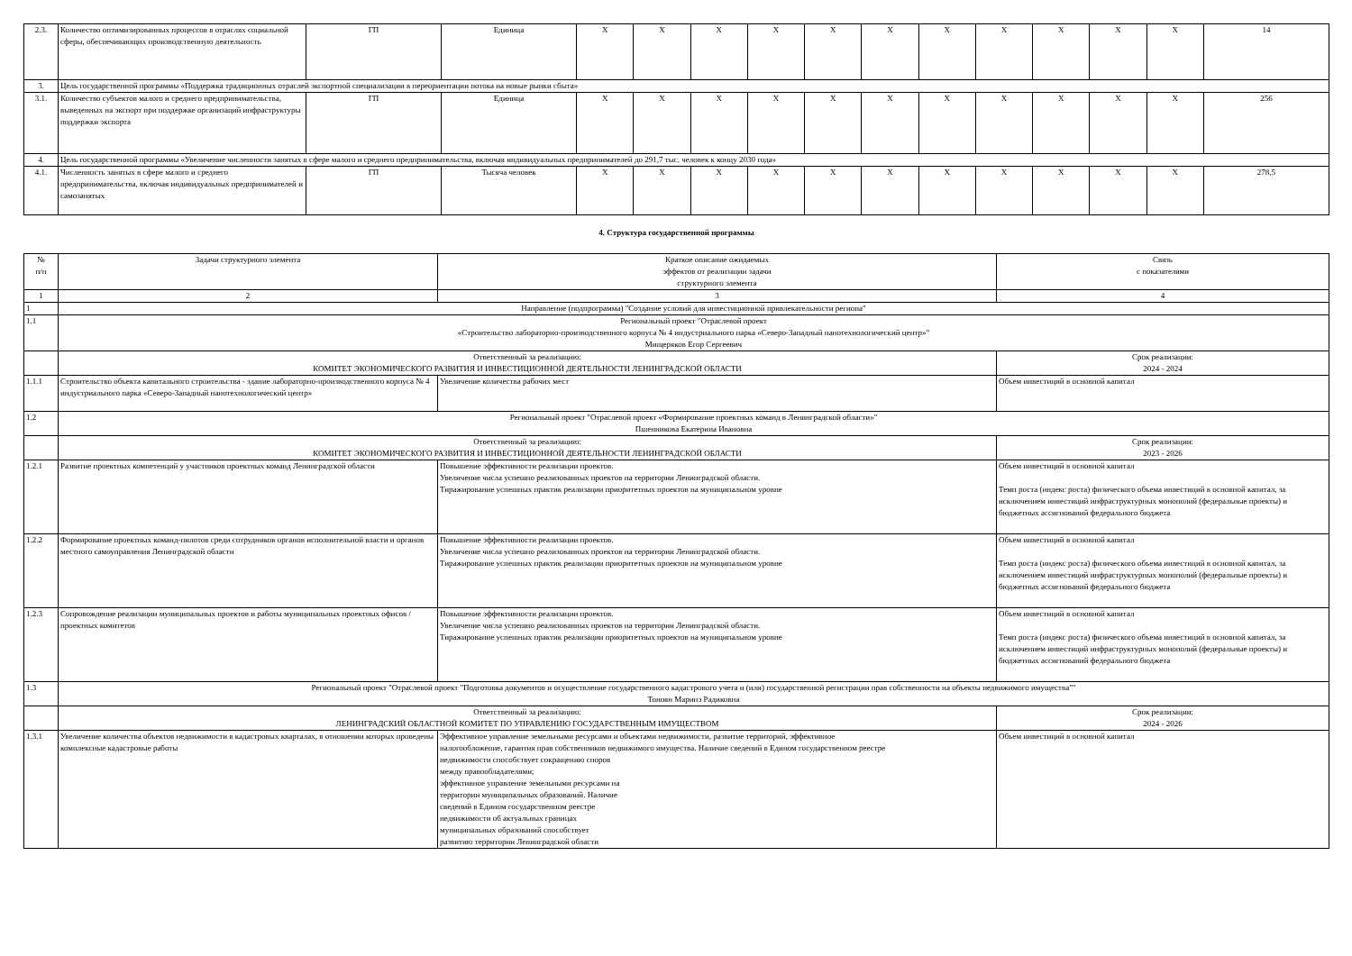| 2.3. | Количество оптимизированных процессов в отраслях социальной сферы, обеспечивающих производственную деятельность | ГП | Единица | X | X | X | X | X | X | X | X | X | X | X | 14 |
| 3. | Цель государственной программы «Поддержка традиционных отраслей экспортной специализации в переориентации потока на новые рынки сбыта» | | | | | | | | | | | | | | |
| 3.1. | Количество субъектов малого и среднего предпринимательства, выведенных на экспорт при поддержке организаций инфраструктуры поддержки экспорта | ГП | Единица | X | X | X | X | X | X | X | X | X | X | X | 256 |
| 4. | Цель государственной программы «Увеличение численности занятых в сфере малого и среднего предпринимательства, включая индивидуальных предпринимателей до 291,7 тыс. человек к концу 2030 года» | | | | | | | | | | | | | | |
| 4.1. | Численность занятых в сфере малого и среднего предпринимательства, включая индивидуальных предпринимателей и самозанятых | ГП | Тысяча человек | X | X | X | X | X | X | X | X | X | X | X | 278,5 |
4. Структура государственной программы
| № п/п | Задачи структурного элемента | Краткое описание ожидаемых эффектов от реализации задачи структурного элемента | | Связь с показателями |
| --- | --- | --- | --- | --- |
| 1 | 2 | 3 | | 4 |
| 1 | Направление (подпрограмма) "Создание условий для инвестиционной привлекательности региона" | | | |
| 1.1 | Региональный проект "Отраслевой проект «Строительство лабораторно-производственного корпуса № 4 индустриального парка «Северо-Западный нанотехнологический центр»" Мищеряков Егор Сергеевич | | | |
| | Ответственный за реализацию: КОМИТЕТ ЭКОНОМИЧЕСКОГО РАЗВИТИЯ И ИНВЕСТИЦИОННОЙ ДЕЯТЕЛЬНОСТИ ЛЕНИНГРАДСКОЙ ОБЛАСТИ | | Срок реализации: 2024 - 2024 | |
| 1.1.1 | Строительство объекта капитального строительства - здание лабораторно-производственного корпуса № 4 индустриального парка «Северо-Западный нанотехнологический центр» | Увеличение количества рабочих мест | | Объем инвестиций в основной капитал |
| 1.2 | Региональный проект "Отраслевой проект «Формирование проектных команд в Ленинградской области»" Пшенникова Екатерина Ивановна | | | |
| | Ответственный за реализацию: КОМИТЕТ ЭКОНОМИЧЕСКОГО РАЗВИТИЯ И ИНВЕСТИЦИОННОЙ ДЕЯТЕЛЬНОСТИ ЛЕНИНГРАДСКОЙ ОБЛАСТИ | | Срок реализации: 2023 - 2026 | |
| 1.2.1 | Развитие проектных компетенций у участников проектных команд Ленинградской области | Повышение эффективности реализации проектов. Увеличение числа успешно реализованных проектов на территории Ленинградской области. Тиражирование успешных практик реализации приоритетных проектов на муниципальном уровне | | Объем инвестиций в основной капитал Темп роста (индекс роста) физического объема инвестиций в основной капитал, за исключением инвестиций инфраструктурных монополий (федеральные проекты) и бюджетных ассигнований федерального бюджета |
| 1.2.2 | Формирование проектных команд-пилотов среди сотрудников органов исполнительной власти и органов местного самоуправления Ленинградской области | Повышение эффективности реализации проектов. Увеличение числа успешно реализованных проектов на территории Ленинградской области. Тиражирование успешных практик реализации приоритетных проектов на муниципальном уровне | | Объем инвестиций в основной капитал Темп роста (индекс роста) физического объема инвестиций в основной капитал, за исключением инвестиций инфраструктурных монополий (федеральные проекты) и бюджетных ассигнований федерального бюджета |
| 1.2.3 | Сопровождение реализации муниципальных проектов и работы муниципальных проектных офисов / проектных комитетов | Повышение эффективности реализации проектов. Увеличение числа успешно реализованных проектов на территории Ленинградской области. Тиражирование успешных практик реализации приоритетных проектов на муниципальном уровне | | Объем инвестиций в основной капитал Темп роста (индекс роста) физического объема инвестиций в основной капитал, за исключением инвестиций инфраструктурных монополий (федеральные проекты) и бюджетных ассигнований федерального бюджета |
| 1.3 | Региональный проект "Отраслевой проект "Подготовка документов и осуществление государственного кадастрового учета и (или) государственной регистрации прав собственности на объекты недвижимого имущества"" Тоноян Маринэ Радиковна | | | |
| | Ответственный за реализацию: ЛЕНИНГРАДСКИЙ ОБЛАСТНОЙ КОМИТЕТ ПО УПРАВЛЕНИЮ ГОСУДАРСТВЕННЫМ ИМУЩЕСТВОМ | | Срок реализации: 2024 - 2026 | |
| 1.3.1 | Увеличение количества объектов недвижимости в кадастровых кварталах, в отношении которых проведены комплексные кадастровые работы | Эффективное управление земельными ресурсами и объектами недвижимости, развитие территорий, эффективное налогообложение, гарантия прав собственников недвижимого имущества. Наличие сведений в Едином государственном реестре недвижимости способствует сокращению споров между правообладателями; эффективное управление земельными ресурсами на территории муниципальных образований. Наличие сведений в Едином государственном реестре недвижимости об актуальных границах муниципальных образований способствует развитию территории Ленинградской области | | Объем инвестиций в основной капитал |